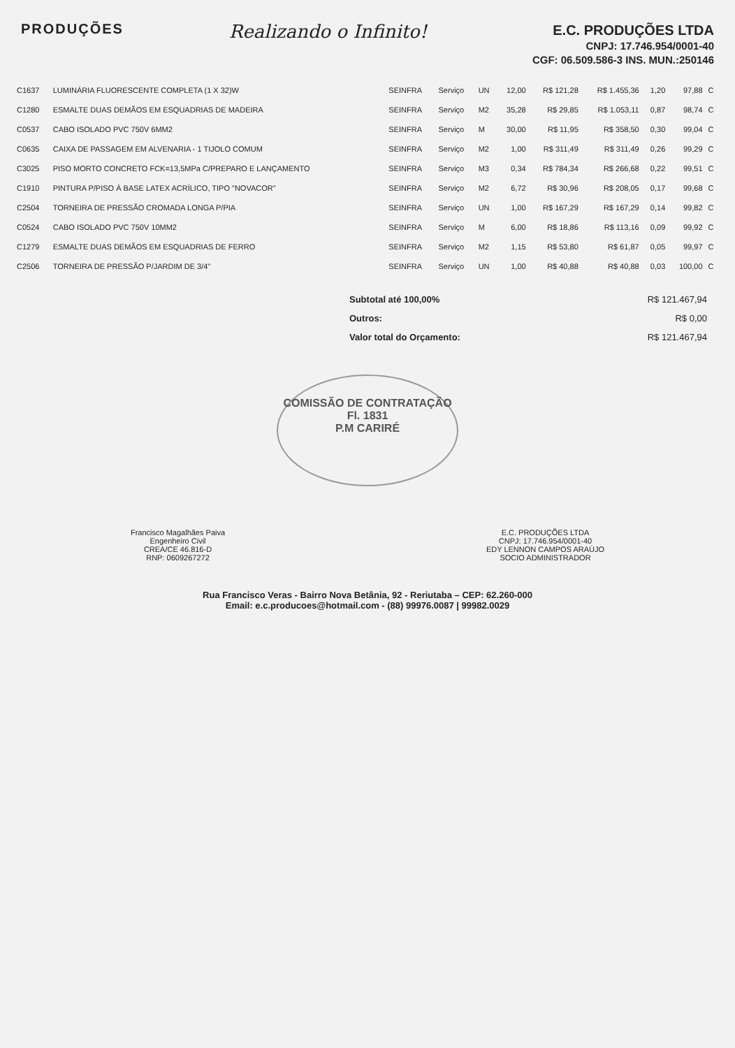PRODUÇÕES
Realizando o Infinito!
E.C. PRODUÇÕES LTDA
CNPJ: 17.746.954/0001-40
CGF: 06.509.586-3 INS. MUN.:250146
| C1637 | LUMINÁRIA FLUORESCENTE COMPLETA (1 X 32)W | SEINFRA | Serviço | UN | 12,00 | R$ 121,28 | R$ 1.455,36 | 1,20 | 97,88 | C |
| C1280 | ESMALTE DUAS DEMÃOS EM ESQUADRIAS DE MADEIRA | SEINFRA | Serviço | M2 | 35,28 | R$ 29,85 | R$ 1.053,11 | 0,87 | 98,74 | C |
| C0537 | CABO ISOLADO PVC 750V 6MM2 | SEINFRA | Serviço | M | 30,00 | R$ 11,95 | R$ 358,50 | 0,30 | 99,04 | C |
| C0635 | CAIXA DE PASSAGEM EM ALVENARIA - 1 TIJOLO COMUM | SEINFRA | Serviço | M2 | 1,00 | R$ 311,49 | R$ 311,49 | 0,26 | 99,29 | C |
| C3025 | PISO MORTO CONCRETO FCK=13,5MPa C/PREPARO E LANÇAMENTO | SEINFRA | Serviço | M3 | 0,34 | R$ 784,34 | R$ 266,68 | 0,22 | 99,51 | C |
| C1910 | PINTURA P/PISO À BASE LATEX ACRÍLICO, TIPO "NOVACOR" | SEINFRA | Serviço | M2 | 6,72 | R$ 30,96 | R$ 208,05 | 0,17 | 99,68 | C |
| C2504 | TORNEIRA DE PRESSÃO CROMADA LONGA P/PIA | SEINFRA | Serviço | UN | 1,00 | R$ 167,29 | R$ 167,29 | 0,14 | 99,82 | C |
| C0524 | CABO ISOLADO PVC 750V 10MM2 | SEINFRA | Serviço | M | 6,00 | R$ 18,86 | R$ 113,16 | 0,09 | 99,92 | C |
| C1279 | ESMALTE DUAS DEMÃOS EM ESQUADRIAS DE FERRO | SEINFRA | Serviço | M2 | 1,15 | R$ 53,80 | R$ 61,87 | 0,05 | 99,97 | C |
| C2506 | TORNEIRA DE PRESSÃO P/JARDIM DE 3/4" | SEINFRA | Serviço | UN | 1,00 | R$ 40,88 | R$ 40,88 | 0,03 | 100,00 | C |
Subtotal até 100,00% R$ 121.467,94
Outros: R$ 0,00
Valor total do Orçamento: R$ 121.467,94
COMISSÃO DE CONTRATAÇÃO
Fl. 1831
P.M CARIRÉ
Francisco Magalhães Paiva
Engenheiro Civil
CREA/CE 46.816-D
RNP: 0609267272
E.C. PRODUÇÕES LTDA
CNPJ: 17.746.954/0001-40
EDY LENNON CAMPOS ARAÚJO
SOCIO ADMINISTRADOR
Rua Francisco Veras - Bairro Nova Betânia, 92 - Reriutaba – CEP: 62.260-000
Email: e.c.producoes@hotmail.com - (88) 99976.0087 | 99982.0029